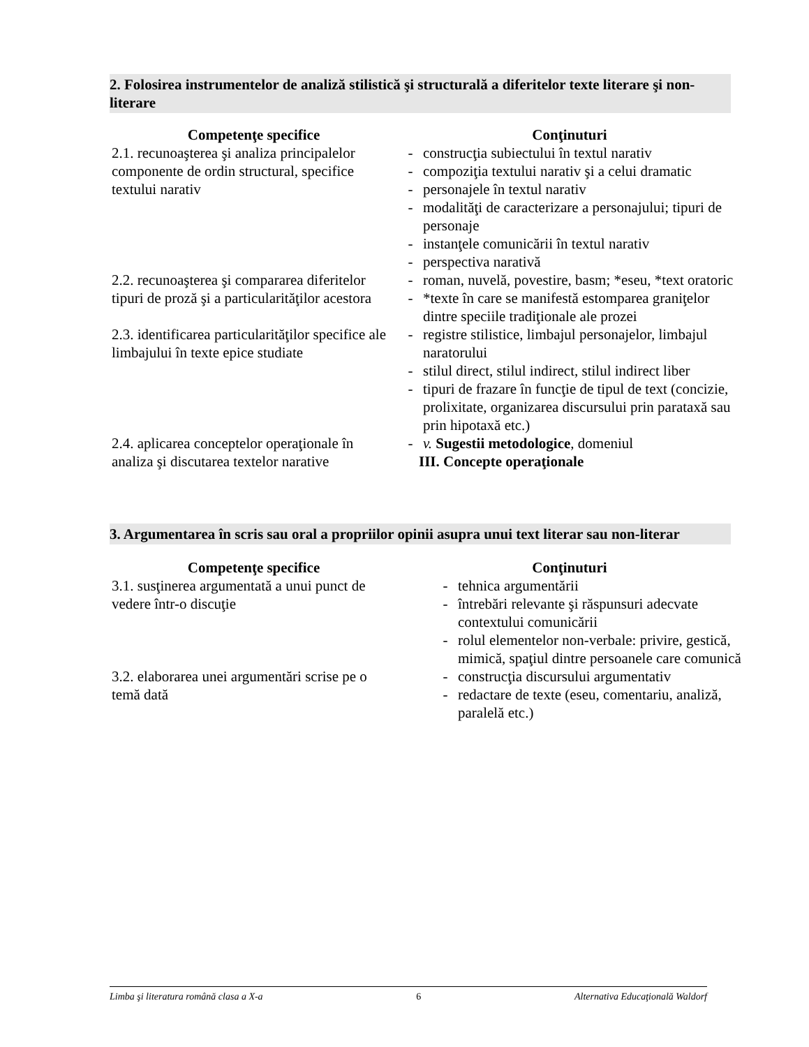2. Folosirea instrumentelor de analiză stilistică şi structurală a diferitelor texte literare şi non-literare
| Competenţe specifice | Conţinuturi |
| --- | --- |
| 2.1. recunoaşterea şi analiza principalelor componente de ordin structural, specifice textului narativ | - construcţia subiectului în textul narativ - compoziţia textului narativ şi a celui dramatic - personajele în textul narativ - modalităţi de caracterizare a personajului; tipuri de personaje - instanţele comunicării în textul narativ - perspectiva narativă |
| 2.2. recunoaşterea şi compararea diferitelor tipuri de proză şi a particularităţilor acestora | - roman, nuvelă, povestire, basm; *eseu, *text oratoric - *texte în care se manifestă estomparea graniţelor dintre speciile tradiţionale ale prozei |
| 2.3. identificarea particularităţilor specifice ale limbajului în texte epice studiate | - registre stilistice, limbajul personajelor, limbajul naratorului - stilul direct, stilul indirect, stilul indirect liber - tipuri de frazare în funcţie de tipul de text (concizie, prolixitate, organizarea discursului prin parataxă sau prin hipotaxă etc.) |
| 2.4. aplicarea conceptelor operaţionale în analiza şi discutarea textelor narative | - v. Sugestii metodologice , domeniul III. Concepte operaţionale |
3. Argumentarea în scris sau oral a propriilor opinii asupra unui text literar sau non-literar
| Competenţe specifice | Conţinuturi |
| --- | --- |
| 3.1. susţinerea argumentată a unui punct de vedere într-o discuţie | - tehnica argumentării - întrebări relevante şi răspunsuri adecvate contextului comunicării - rolul elementelor non-verbale: privire, gestică, mimică, spaţiul dintre persoanele care comunică |
| 3.2. elaborarea unei argumentări scrise pe o temă dată | - construcţia discursului argumentativ - redactare de texte (eseu, comentariu, analiză, paralelă etc.) |
Limba şi literatura română clasa a X-a 6 Alternativa Educaţională Waldorf